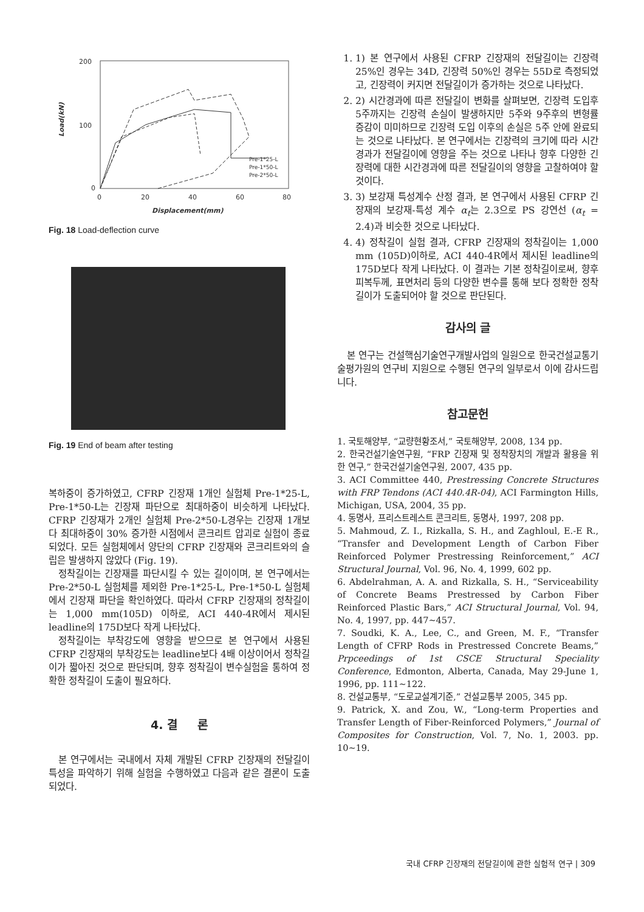200
100
0
0
20
40
60
80
Displacement(mm)
Load(kN)
Pre-1*25-L
Pre-1*50-L
Pre-2*50-L
Fig. 18 Load-deflection curve
Fig. 19 End of beam after testing
복하중이 증가하였고, CFRP 긴장재 1개인 실험체 Pre-1*25-L, Pre-1*50-L는 긴장재 파단으로 최대하중이 비슷하게 나타났다. CFRP 긴장재가 2개인 실험체 Pre-2*50-L경우는 긴장재 1개보다 최대하중이 30% 증가한 시점에서 콘크리트 압괴로 실험이 종료되었다. 모든 실험체에서 양단의 CFRP 긴장재와 콘크리트와의 슬립은 발생하지 않았다 (Fig. 19).
정착길이는 긴장재를 파단시킬 수 있는 길이이며, 본 연구에서는 Pre-2*50-L 실험체를 제외한 Pre-1*25-L, Pre-1*50-L 실험체에서 긴장재 파단을 확인하였다. 따라서 CFRP 긴장재의 정착길이는 1,000 mm(105D) 이하로, ACI 440-4R에서 제시된 leadline의 175D보다 작게 나타났다.
정착길이는 부착강도에 영향을 받으므로 본 연구에서 사용된 CFRP 긴장재의 부착강도는 leadline보다 4배 이상이어서 정착길이가 짧아진 것으로 판단되며, 향후 정착길이 변수실험을 통하여 정확한 정착길이 도출이 필요하다.
4. 결 론
본 연구에서는 국내에서 자체 개발된 CFRP 긴장재의 전달길이 특성을 파악하기 위해 실험을 수행하였고 다음과 같은 결론이 도출되었다.
1. 1) 본 연구에서 사용된 CFRP 긴장재의 전달길이는 긴장력 25%인 경우는 34D, 긴장력 50%인 경우는 55D로 측정되었고, 긴장력이 커지면 전달길이가 증가하는 것으로 나타났다.
2. 2) 시간경과에 따른 전달길이 변화를 살펴보면, 긴장력 도입후 5주까지는 긴장력 손실이 발생하지만 5주와 9주후의 변형률 증감이 미미하므로 긴장력 도입 이후의 손실은 5주 안에 완료되는 것으로 나타났다. 본 연구에서는 긴장력의 크기에 따라 시간경과가 전달길이에 영향을 주는 것으로 나타나 향후 다양한 긴장력에 대한 시간경과에 따른 전달길이의 영향을 고찰하여야 할 것이다.
3. 3) 보강재 특성계수 산정 결과, 본 연구에서 사용된 CFRP 긴장재의 보강재-특성 계수 α<sub>t</sub>는 2.3으로 PS 강연선 (α<sub>t</sub> = 2.4)과 비슷한 것으로 나타났다.
4. 4) 정착길이 실험 결과, CFRP 긴장재의 정착길이는 1,000 mm (105D)이하로, ACI 440-4R에서 제시된 leadline의 175D보다 작게 나타났다. 이 결과는 기본 정착길이로써, 향후 피복두께, 표면처리 등의 다양한 변수를 통해 보다 정확한 정착길이가 도출되어야 할 것으로 판단된다.
감사의 글
본 연구는 건설핵심기술연구개발사업의 일원으로 한국건설교통기술평가원의 연구비 지원으로 수행된 연구의 일부로서 이에 감사드립니다.
참고문헌
1. 국토해양부, “교량현황조서,” 국토해양부, 2008, 134 pp.
2. 한국건설기술연구원, “FRP 긴장재 및 정착장치의 개발과 활용을 위한 연구,” 한국건설기술연구원, 2007, 435 pp.
3. ACI Committee 440, Prestressing Concrete Structures with FRP Tendons (ACI 440.4R-04), ACI Farmington Hills, Michigan, USA, 2004, 35 pp.
4. 동명사, 프리스트레스트 콘크리트, 동명사, 1997, 208 pp.
5. Mahmoud, Z. I., Rizkalla, S. H., and Zaghloul, E.-E R., “Transfer and Development Length of Carbon Fiber Reinforced Polymer Prestressing Reinforcement,” ACI Structural Journal, Vol. 96, No. 4, 1999, 602 pp.
6. Abdelrahman, A. A. and Rizkalla, S. H., “Serviceability of Concrete Beams Prestressed by Carbon Fiber Reinforced Plastic Bars,” ACI Structural Journal, Vol. 94, No. 4, 1997, pp. 447~457.
7. Soudki, K. A., Lee, C., and Green, M. F., “Transfer Length of CFRP Rods in Prestressed Concrete Beams,” Prpceedings of 1st CSCE Structural Speciality Conference, Edmonton, Alberta, Canada, May 29-June 1, 1996, pp. 111~122.
8. 건설교통부, “도로교설계기준,” 건설교통부 2005, 345 pp.
9. Patrick, X. and Zou, W., “Long-term Properties and Transfer Length of Fiber-Reinforced Polymers,” Journal of Composites for Construction, Vol. 7, No. 1, 2003. pp. 10~19.
국내 CFRP 긴장재의 전달길이에 관한 실험적 연구 | 309